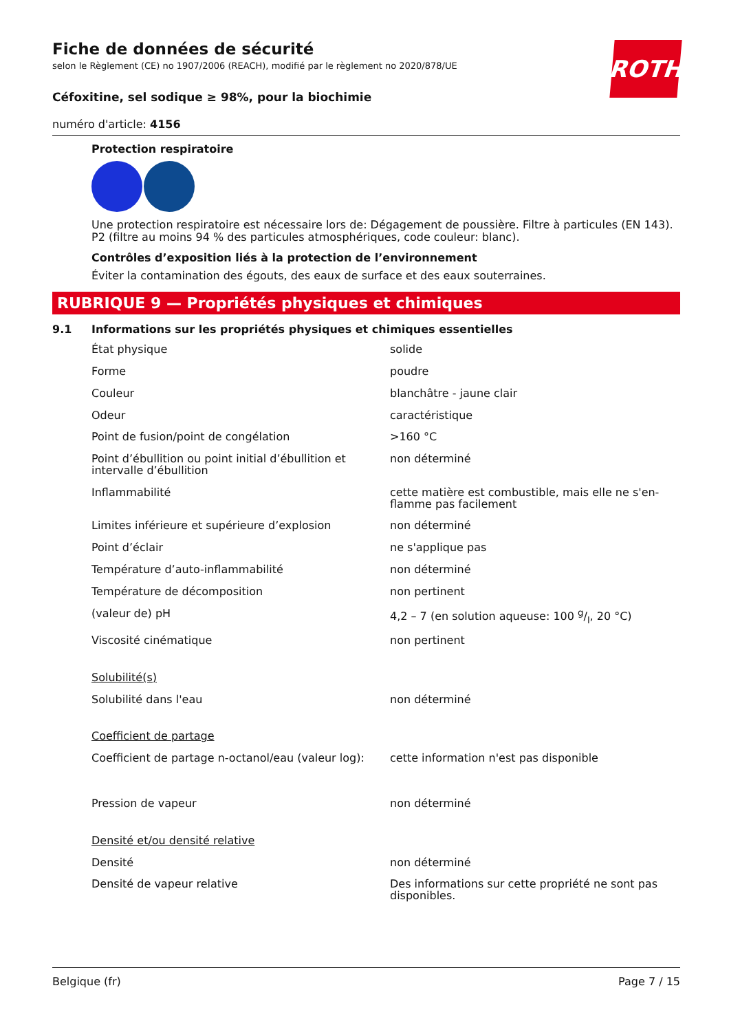ROTH
Fiche de données de sécurité
selon le Règlement (CE) no 1907/2006 (REACH), modifié par le règlement no 2020/878/UE
Céfoxitine, sel sodique ≥ 98%, pour la biochimie
numéro d'article: 4156
Protection respiratoire
Une protection respiratoire est nécessaire lors de: Dégagement de poussière. Filtre à particules (EN 143). P2 (filtre au moins 94 % des particules atmosphériques, code couleur: blanc).
Contrôles d’exposition liés à la protection de l’environnement
Éviter la contamination des égouts, des eaux de surface et des eaux souterraines.
RUBRIQUE 9 — Propriétés physiques et chimiques
9.1 Informations sur les propriétés physiques et chimiques essentielles
| État physique | solide |
| Forme | poudre |
| Couleur | blanchâtre - jaune clair |
| Odeur | caractéristique |
| Point de fusion/point de congélation | >160 °C |
| Point d’ébullition ou point initial d’ébullition et intervalle d’ébullition | non déterminé |
| Inflammabilité | cette matière est combustible, mais elle ne s'en-flamme pas facilement |
| Limites inférieure et supérieure d’explosion | non déterminé |
| Point d’éclair | ne s'applique pas |
| Température d’auto-inflammabilité | non déterminé |
| Température de décomposition | non pertinent |
| (valeur de) pH | 4,2 – 7 (en solution aqueuse: 100 g/l, 20 °C) |
| Viscosité cinématique | non pertinent |
| Solubilité(s) | |
| Solubilité dans l'eau | non déterminé |
| Coefficient de partage | |
| Coefficient de partage n-octanol/eau (valeur log): | cette information n'est pas disponible |
| Pression de vapeur | non déterminé |
| Densité et/ou densité relative | |
| Densité | non déterminé |
| Densité de vapeur relative | Des informations sur cette propriété ne sont pas disponibles. |
Belgique (fr) Page 7 / 15